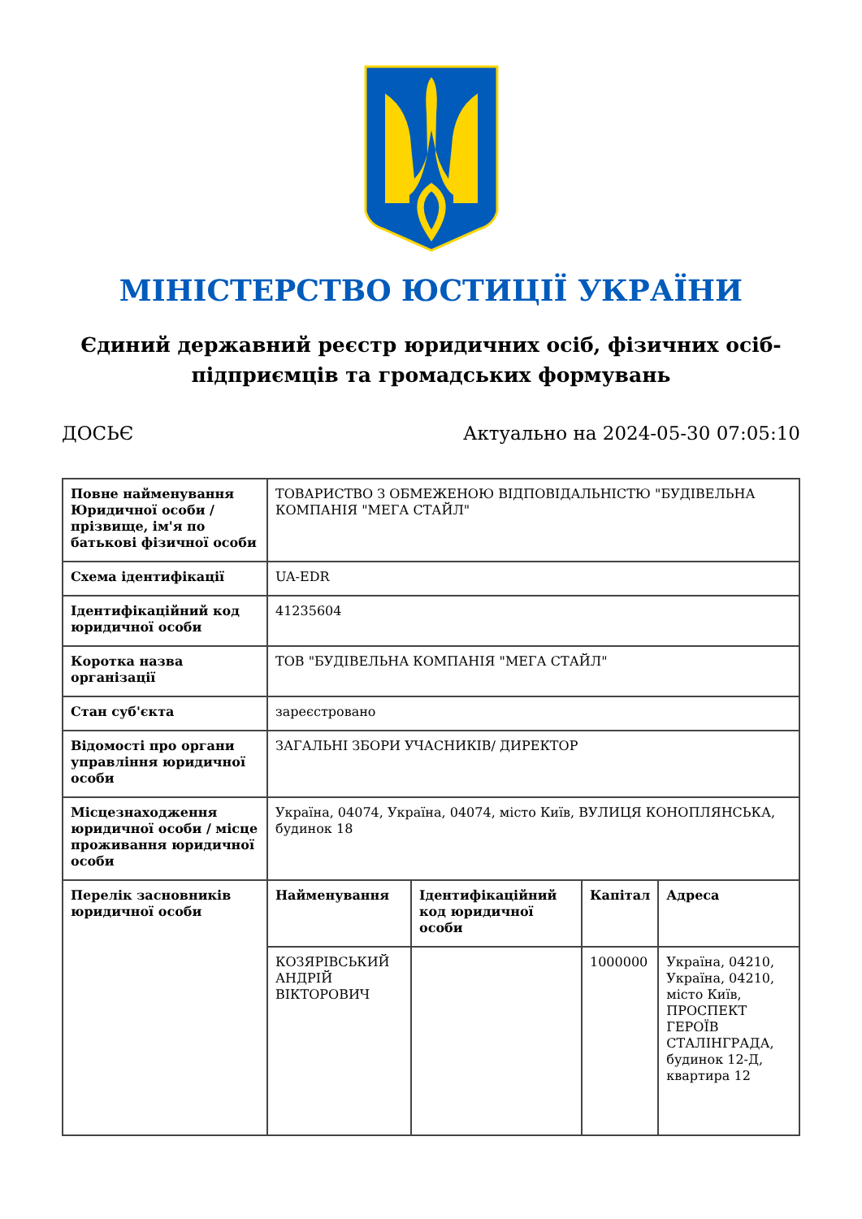МІНІСТЕРСТВО ЮСТИЦІЇ УКРАЇНИ
Єдиний державний реєстр юридичних осіб, фізичних осіб-підприємців та громадських формувань
ДОСЬЄ Актуально на 2024-05-30 07:05:10
| Повне найменування Юридичної особи / прізвище, ім'я по батькові фізичної особи | ТОВАРИСТВО З ОБМЕЖЕНОЮ ВІДПОВІДАЛЬНІСТЮ "БУДІВЕЛЬНА КОМПАНІЯ "МЕГА СТАЙЛ" |
| Схема ідентифікації | UA-EDR |
| Ідентифікаційний код юридичної особи | 41235604 |
| Коротка назва організації | ТОВ "БУДІВЕЛЬНА КОМПАНІЯ "МЕГА СТАЙЛ" |
| Стан суб'єкта | зареєстровано |
| Відомості про органи управління юридичної особи | ЗАГАЛЬНІ ЗБОРИ УЧАСНИКІВ/ ДИРЕКТОР |
| Місцезнаходження юридичної особи / місце проживання юридичної особи | Україна, 04074, Україна, 04074, місто Київ, ВУЛИЦЯ КОНОПЛЯНСЬКА, будинок 18 |
| Перелік засновників юридичної особи | / Найменування / Ідентифікаційний код юридичної особи / Капітал / Адреса / / --- / --- / --- / --- / / КОЗЯРІВСЬКИЙ АНДРІЙ ВІКТОРОВИЧ / / 1000000 / Україна, 04210, Україна, 04210, місто Київ, ПРОСПЕКТ ГЕРОЇВ СТАЛІНГРАДА, будинок 12-Д, квартира 12 / |